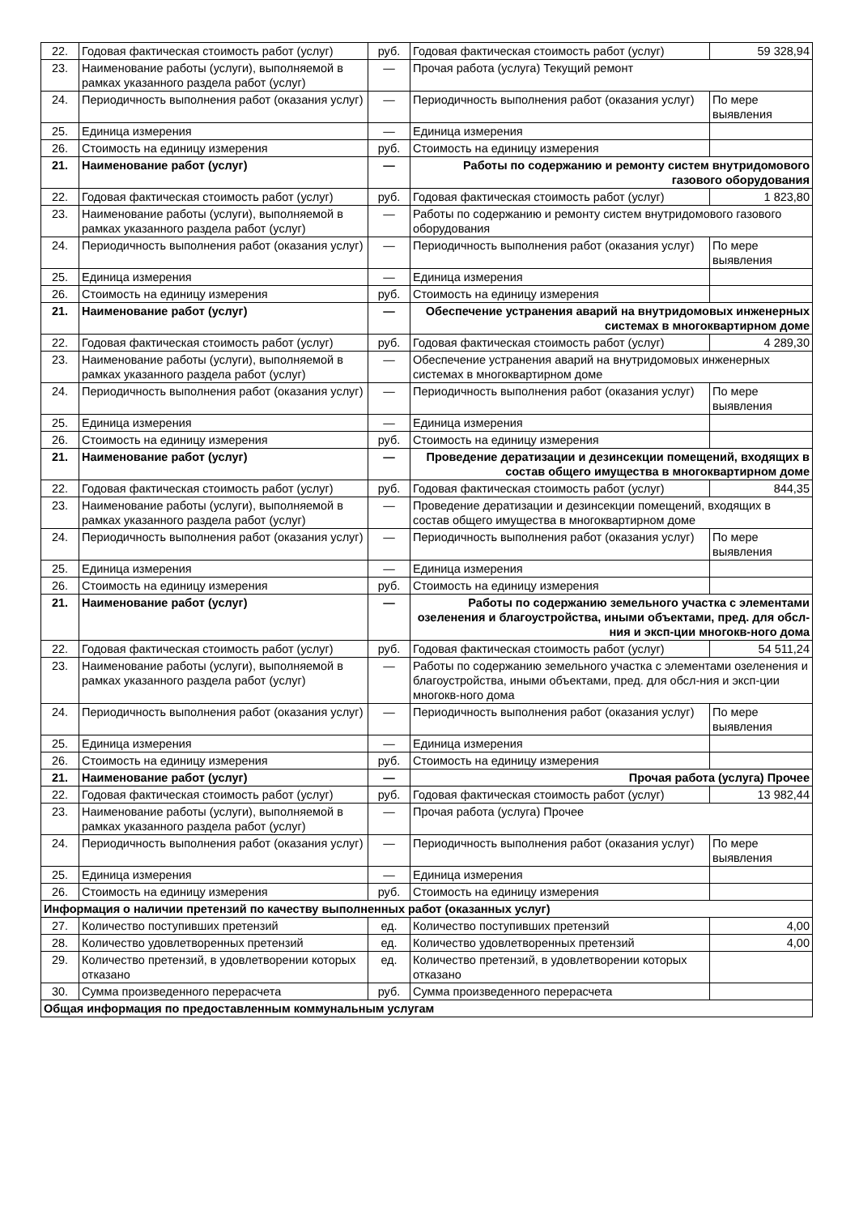| 22. | Годовая фактическая стоимость работ (услуг) | руб. | Годовая фактическая стоимость работ (услуг) | 59 328,94 |
| 23. | Наименование работы (услуги), выполняемой в рамках указанного раздела работ (услуг) | — | Прочая работа (услуга) Текущий ремонт | |
| 24. | Периодичность выполнения работ (оказания услуг) | — | Периодичность выполнения работ (оказания услуг) | По мере выявления |
| 25. | Единица измерения | — | Единица измерения | |
| 26. | Стоимость на единицу измерения | руб. | Стоимость на единицу измерения | |
| 21. | Наименование работ (услуг) | — | Работы по содержанию и ремонту систем внутридомового газового оборудования | |
| 22. | Годовая фактическая стоимость работ (услуг) | руб. | Годовая фактическая стоимость работ (услуг) | 1 823,80 |
| 23. | Наименование работы (услуги), выполняемой в рамках указанного раздела работ (услуг) | — | Работы по содержанию и ремонту систем внутридомового газового оборудования | |
| 24. | Периодичность выполнения работ (оказания услуг) | — | Периодичность выполнения работ (оказания услуг) | По мере выявления |
| 25. | Единица измерения | — | Единица измерения | |
| 26. | Стоимость на единицу измерения | руб. | Стоимость на единицу измерения | |
| 21. | Наименование работ (услуг) | — | Обеспечение устранения аварий на внутридомовых инженерных системах в многоквартирном доме | |
| 22. | Годовая фактическая стоимость работ (услуг) | руб. | Годовая фактическая стоимость работ (услуг) | 4 289,30 |
| 23. | Наименование работы (услуги), выполняемой в рамках указанного раздела работ (услуг) | — | Обеспечение устранения аварий на внутридомовых инженерных системах в многоквартирном доме | |
| 24. | Периодичность выполнения работ (оказания услуг) | — | Периодичность выполнения работ (оказания услуг) | По мере выявления |
| 25. | Единица измерения | — | Единица измерения | |
| 26. | Стоимость на единицу измерения | руб. | Стоимость на единицу измерения | |
| 21. | Наименование работ (услуг) | — | Проведение дератизации и дезинсекции помещений, входящих в состав общего имущества в многоквартирном доме | |
| 22. | Годовая фактическая стоимость работ (услуг) | руб. | Годовая фактическая стоимость работ (услуг) | 844,35 |
| 23. | Наименование работы (услуги), выполняемой в рамках указанного раздела работ (услуг) | — | Проведение дератизации и дезинсекции помещений, входящих в состав общего имущества в многоквартирном доме | |
| 24. | Периодичность выполнения работ (оказания услуг) | — | Периодичность выполнения работ (оказания услуг) | По мере выявления |
| 25. | Единица измерения | — | Единица измерения | |
| 26. | Стоимость на единицу измерения | руб. | Стоимость на единицу измерения | |
| 21. | Наименование работ (услуг) | — | Работы по содержанию земельного участка с элементами озеленения и благоустройства, иными объектами, пред. для обсл-ния и эксп-ции многокв-ного дома | |
| 22. | Годовая фактическая стоимость работ (услуг) | руб. | Годовая фактическая стоимость работ (услуг) | 54 511,24 |
| 23. | Наименование работы (услуги), выполняемой в рамках указанного раздела работ (услуг) | — | Работы по содержанию земельного участка с элементами озеленения и благоустройства, иными объектами, пред. для обсл-ния и эксп-ции многокв-ного дома | |
| 24. | Периодичность выполнения работ (оказания услуг) | — | Периодичность выполнения работ (оказания услуг) | По мере выявления |
| 25. | Единица измерения | — | Единица измерения | |
| 26. | Стоимость на единицу измерения | руб. | Стоимость на единицу измерения | |
| 21. | Наименование работ (услуг) | — | Прочая работа (услуга) Прочее | |
| 22. | Годовая фактическая стоимость работ (услуг) | руб. | Годовая фактическая стоимость работ (услуг) | 13 982,44 |
| 23. | Наименование работы (услуги), выполняемой в рамках указанного раздела работ (услуг) | — | Прочая работа (услуга) Прочее | |
| 24. | Периодичность выполнения работ (оказания услуг) | — | Периодичность выполнения работ (оказания услуг) | По мере выявления |
| 25. | Единица измерения | — | Единица измерения | |
| 26. | Стоимость на единицу измерения | руб. | Стоимость на единицу измерения | |
| Информация о наличии претензий по качеству выполненных работ (оказанных услуг) | | | | |
| 27. | Количество поступивших претензий | ед. | Количество поступивших претензий | 4,00 |
| 28. | Количество удовлетворенных претензий | ед. | Количество удовлетворенных претензий | 4,00 |
| 29. | Количество претензий, в удовлетворении которых отказано | ед. | Количество претензий, в удовлетворении которых отказано | |
| 30. | Сумма произведенного перерасчета | руб. | Сумма произведенного перерасчета | |
| Общая информация по предоставленным коммунальным услугам | | | | |